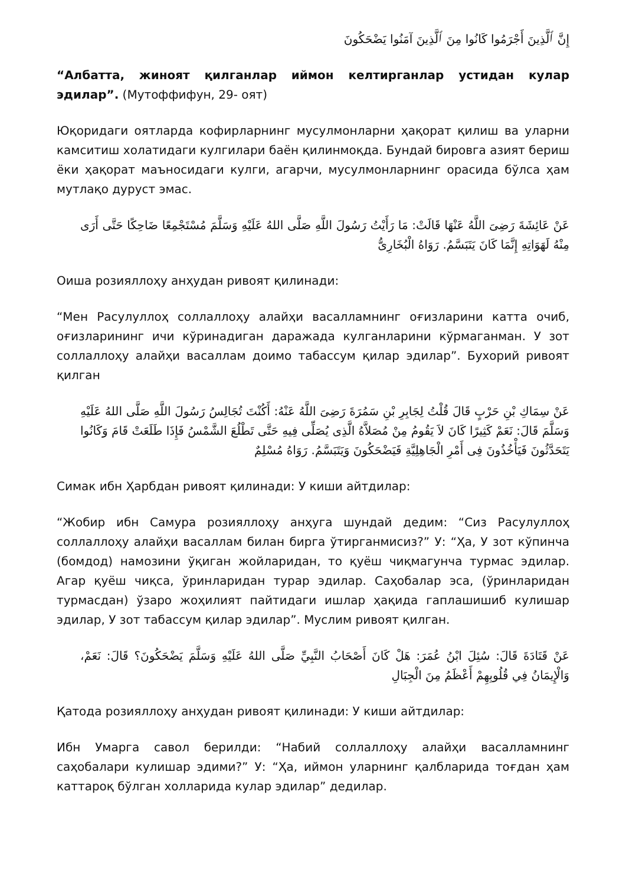إِنَّ ٱلَّذِينَ أَجْرَمُوا كَانُوا مِنَ ٱلَّذِينَ آمَنُوا يَضْحَكُونَ
“Албатта, жиноят қилганлар иймон келтирганлар устидан кулар эдилар”. (Мутоффифун, 29- оят)
Юқоридаги оятларда кофирларнинг мусулмонларни ҳақорат қилиш ва уларни камситиш холатидаги кулгилари баён қилинмоқда. Бундай бировга азият бериш ёки ҳақорат маъносидаги кулги, агарчи, мусулмонларнинг орасида бўлса ҳам мутлақо дуруст эмас.
عَنْ عَائِشَةَ رَضِىَ اللَّهُ عَنْهَا قَالَتْ: مَا رَأَيْتُ رَسُولَ اللَّهِ صَلَّى اللهُ عَلَيْهِ وَسَلَّمَ مُسْتَجْمِعًا ضَاحِكًا حَتَّى أَرَى مِنْهُ لَهَوَاتِهِ إِنَّمَا كَانَ يَتَبَسَّمُ. رَوَاهُ الْبُخَارِىُّ
Оиша розияллоҳу анҳудан ривоят қилинади:
“Мен Расулуллоҳ соллаллоҳу алайҳи васалламнинг оғизларини катта очиб, оғизларининг ичи кўринадиган даражада кулганларини кўрмаганман. У зот соллаллоҳу алайҳи васаллам доимо табассум қилар эдилар”. Бухорий ривоят қилган
عَنْ سِمَاكِ بْنِ حَرْبٍ قَالَ قُلْتُ لِجَابِرِ بْنِ سَمُرَةَ رَضِىَ اللَّهُ عَنْهُ: أَكُنْتَ تُجَالِسُ رَسُولَ اللَّهِ صَلَّى اللهُ عَلَيْهِ وَسَلَّمَ قَالَ: نَعَمْ كَثِيرًا كَانَ لاَ يَقُومُ مِنْ مُصَلاَّهُ الَّذِى يُصَلِّى فِيهِ حَتَّى تَطْلُعَ الشَّمْسُ فَإِذَا طَلَعَتْ قَامَ وَكَانُوا يَتَحَدَّثُونَ فَيَأْخُذُونَ فِى أَمْرِ الْجَاهِلِيَّةِ فَيَضْحَكُونَ وَيَتَبَسَّمُ. رَوَاهُ مُسْلِمٌ
Симак ибн Ҳарбдан ривоят қилинади: У киши айтдилар:
“Жобир ибн Самура розияллоҳу анҳуга шундай дедим: “Сиз Расулуллоҳ соллаллоҳу алайҳи васаллам билан бирга ўтирганмисиз?” У: “Ҳа, У зот кўпинча (бомдод) намозини ўқиган жойларидан, то қуёш чиқмагунча турмас эдилар. Агар қуёш чиқса, ўринларидан турар эдилар. Саҳобалар эса, (ўринларидан турмасдан) ўзаро жоҳилият пайтидаги ишлар ҳақида гаплашишиб кулишар эдилар, У зот табассум қилар эдилар”. Муслим ривоят қилган.
عَنْ قَتَادَةَ قَالَ: سُئِلَ ابْنُ عُمَرَ: هَلْ كَانَ أَصْحَابُ النَّبِيِّ صَلَّى اللهُ عَلَيْهِ وَسَلَّمَ يَضْحَكُونَ؟ قَالَ: نَعَمْ، وَالْإِيمَانُ فِي قُلُوبِهِمْ أَعْظَمُ مِنَ الْجِبَالِ
Қатода розияллоҳу анҳудан ривоят қилинади: У киши айтдилар:
Ибн Умарга савол берилди: “Набий соллаллоҳу алайҳи васалламнинг саҳобалари кулишар эдими?” У: “Ҳа, иймон уларнинг қалбларида тоғдан ҳам каттароқ бўлган холларида кулар эдилар” дедилар.